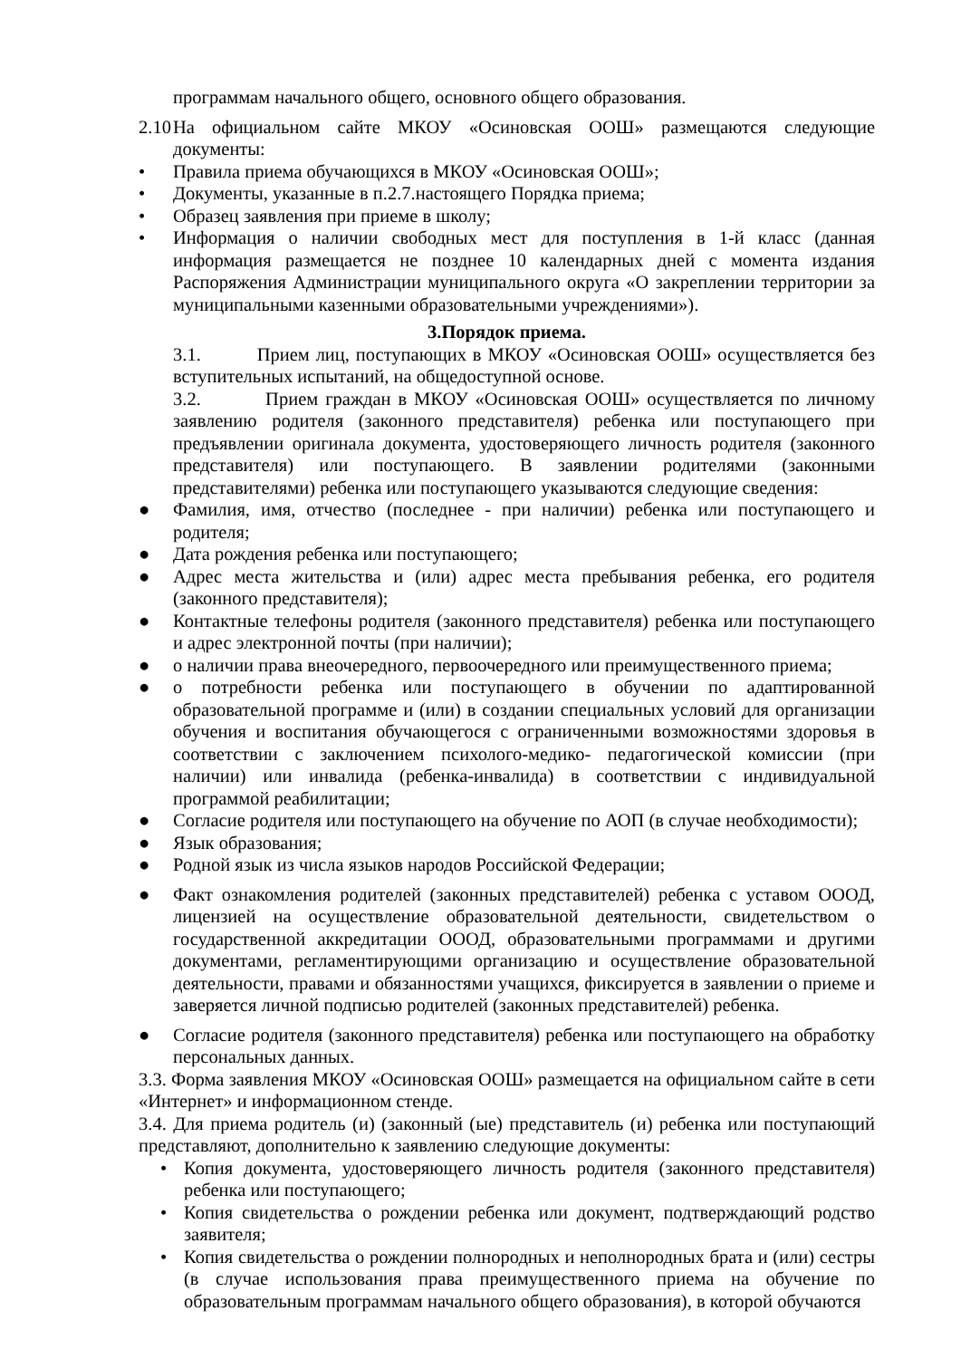программам начального общего, основного общего образования.
2.10 На официальном сайте МКОУ «Осиновская ООШ» размещаются следующие документы:
• Правила приема обучающихся в МКОУ «Осиновская ООШ»;
• Документы, указанные в п.2.7.настоящего Порядка приема;
• Образец заявления при приеме в школу;
• Информация о наличии свободных мест для поступления в 1-й класс (данная информация размещается не позднее 10 календарных дней с момента издания Распоряжения Администрации муниципального округа «О закреплении территории за муниципальными казенными образовательными учреждениями»).
3.Порядок приема.
3.1. Прием лиц, поступающих в МКОУ «Осиновская ООШ» осуществляется без вступительных испытаний, на общедоступной основе.
3.2. Прием граждан в МКОУ «Осиновская ООШ» осуществляется по личному заявлению родителя (законного представителя) ребенка или поступающего при предъявлении оригинала документа, удостоверяющего личность родителя (законного представителя) или поступающего. В заявлении родителями (законными представителями) ребенка или поступающего указываются следующие сведения:
● Фамилия, имя, отчество (последнее - при наличии) ребенка или поступающего и родителя;
● Дата рождения ребенка или поступающего;
● Адрес места жительства и (или) адрес места пребывания ребенка, его родителя (законного представителя);
● Контактные телефоны родителя (законного представителя) ребенка или поступающего и адрес электронной почты (при наличии);
● о наличии права внеочередного, первоочередного или преимущественного приема;
● о потребности ребенка или поступающего в обучении по адаптированной образовательной программе и (или) в создании специальных условий для организации обучения и воспитания обучающегося с ограниченными возможностями здоровья в соответствии с заключением психолого-медико- педагогической комиссии (при наличии) или инвалида (ребенка-инвалида) в соответствии с индивидуальной программой реабилитации;
● Согласие родителя или поступающего на обучение по АОП (в случае необходимости);
● Язык образования;
● Родной язык из числа языков народов Российской Федерации;
● Факт ознакомления родителей (законных представителей) ребенка с уставом ОООД, лицензией на осуществление образовательной деятельности, свидетельством о государственной аккредитации ОООД, образовательными программами и другими документами, регламентирующими организацию и осуществление образовательной деятельности, правами и обязанностями учащихся, фиксируется в заявлении о приеме и заверяется личной подписью родителей (законных представителей) ребенка.
● Согласие родителя (законного представителя) ребенка или поступающего на обработку персональных данных.
3.3. Форма заявления МКОУ «Осиновская ООШ» размещается на официальном сайте в сети «Интернет» и информационном стенде.
3.4. Для приема родитель (и) (законный (ые) представитель (и) ребенка или поступающий представляют, дополнительно к заявлению следующие документы:
• Копия документа, удостоверяющего личность родителя (законного представителя) ребенка или поступающего;
• Копия свидетельства о рождении ребенка или документ, подтверждающий родство заявителя;
• Копия свидетельства о рождении полнородных и неполнородных брата и (или) сестры (в случае использования права преимущественного приема на обучение по образовательным программам начального общего образования), в которой обучаются